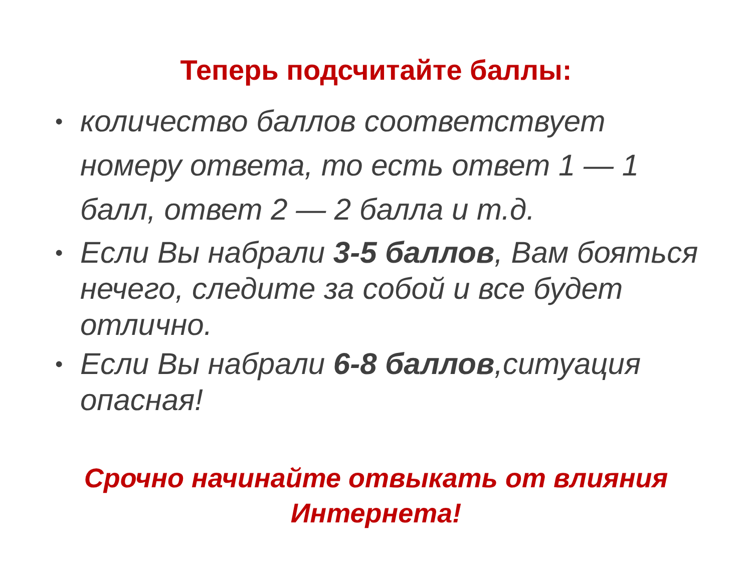Теперь подсчитайте баллы:
• количество баллов соответствует номеру ответа, то есть ответ 1 — 1 балл, ответ 2 — 2 балла и т.д.
• Если Вы набрали 3-5 баллов, Вам бояться нечего, следите за собой и все будет отлично.
• Если Вы набрали 6-8 баллов,ситуация опасная!
Срочно начинайте отвыкать от влияния
Интернета!